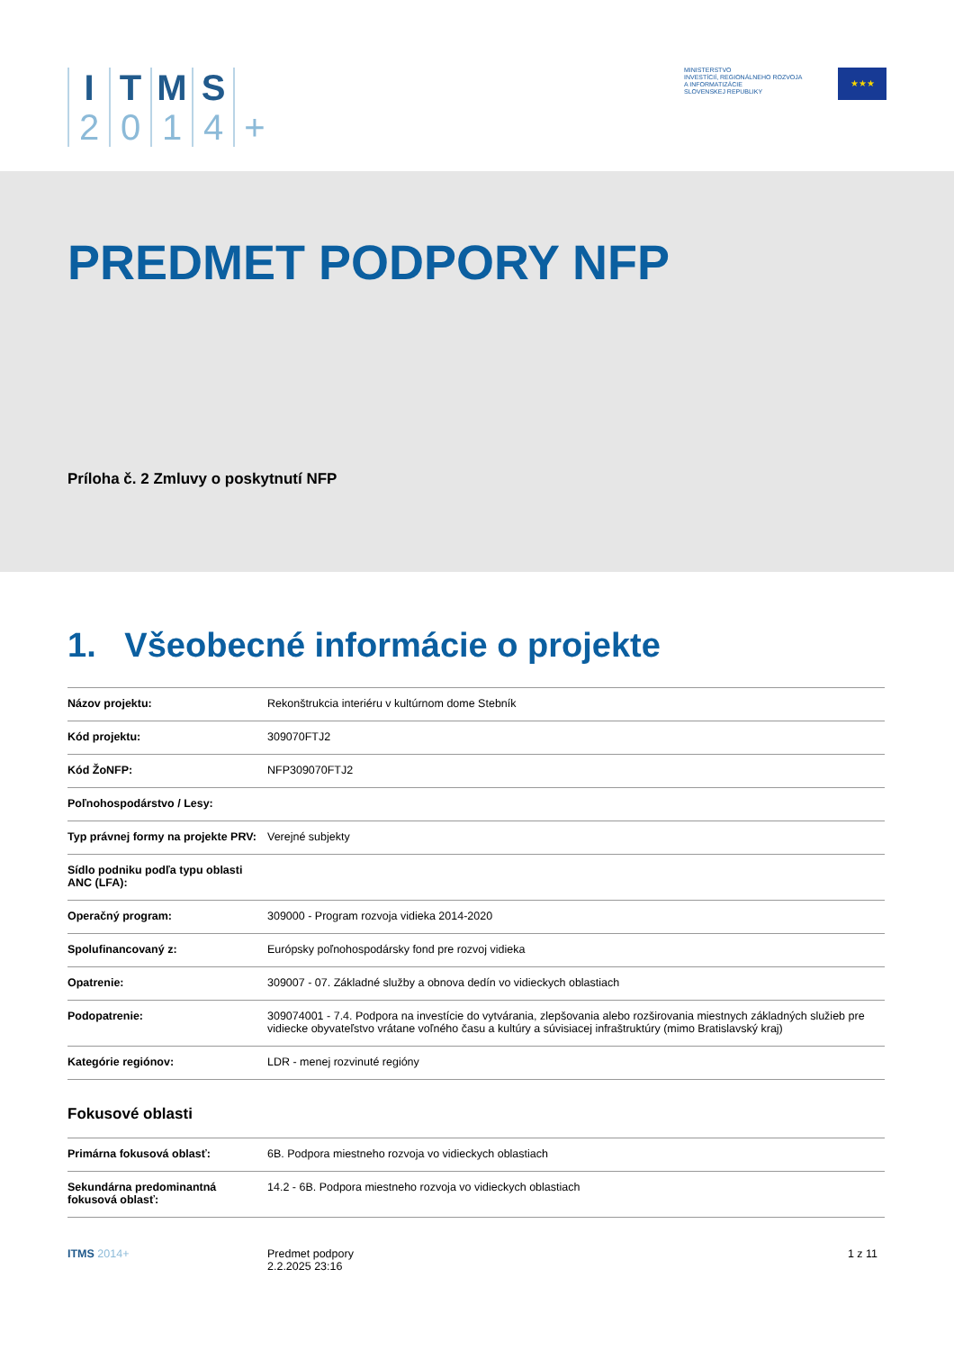I
2
T
0
M
1
S
4
+
MINISTERSTVO
INVESTÍCIÍ, REGIONÁLNEHO ROZVOJA
A INFORMATIZÁCIE
SLOVENSKEJ REPUBLIKY
★★★
PREDMET PODPORY NFP
Príloha č. 2 Zmluvy o poskytnutí NFP
1. Všeobecné informácie o projekte
| Názov projektu: | Rekonštrukcia interiéru v kultúrnom dome Stebník |
| Kód projektu: | 309070FTJ2 |
| Kód ŽoNFP: | NFP309070FTJ2 |
| Poľnohospodárstvo / Lesy: | |
| Typ právnej formy na projekte PRV: | Verejné subjekty |
| Sídlo podniku podľa typu oblasti ANC (LFA): | |
| Operačný program: | 309000 - Program rozvoja vidieka 2014-2020 |
| Spolufinancovaný z: | Európsky poľnohospodársky fond pre rozvoj vidieka |
| Opatrenie: | 309007 - 07. Základné služby a obnova dedín vo vidieckych oblastiach |
| Podopatrenie: | 309074001 - 7.4. Podpora na investície do vytvárania, zlepšovania alebo rozširovania miestnych základných služieb pre vidiecke obyvateľstvo vrátane voľného času a kultúry a súvisiacej infraštruktúry (mimo Bratislavský kraj) |
| Kategórie regiónov: | LDR - menej rozvinuté regióny |
Fokusové oblasti
| Primárna fokusová oblasť: | 6B. Podpora miestneho rozvoja vo vidieckych oblastiach |
| Sekundárna predominantná fokusová oblasť: | 14.2 - 6B. Podpora miestneho rozvoja vo vidieckych oblastiach |
ITMS 2014+ Predmet podpory
2.2.2025 23:16
1 z 11